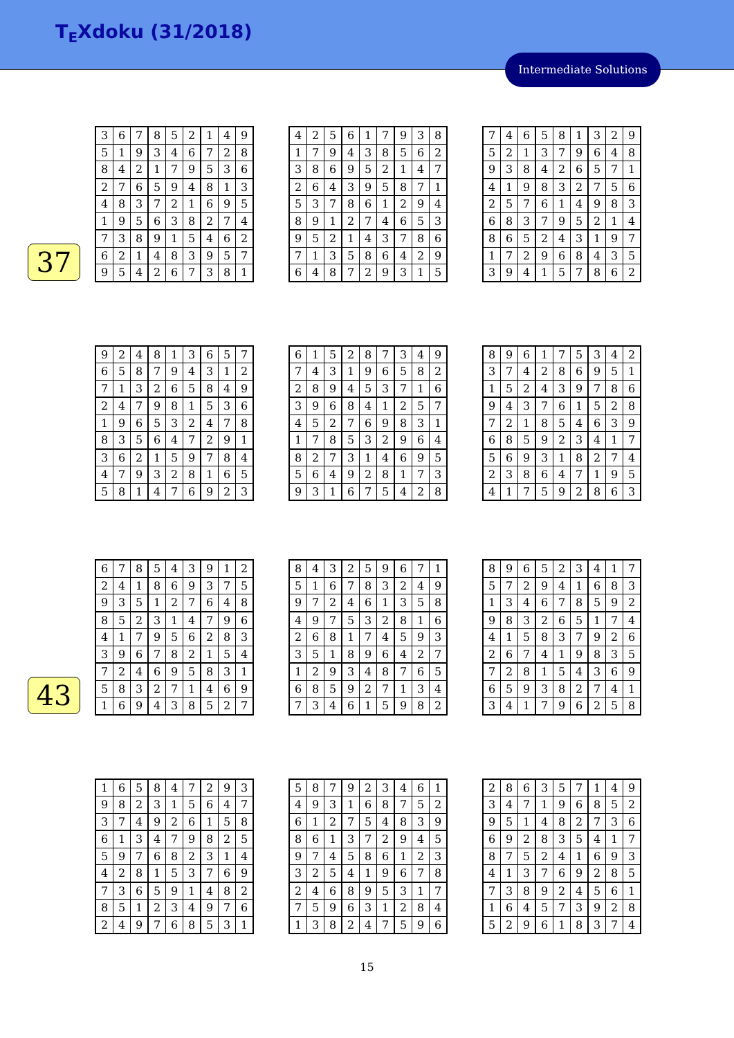T<sub>E</sub>Xdoku (31/2018)
Intermediate Solutions
37
| 3 | 6 | 7 | 8 | 5 | 2 | 1 | 4 | 9 |
| 5 | 1 | 9 | 3 | 4 | 6 | 7 | 2 | 8 |
| 8 | 4 | 2 | 1 | 7 | 9 | 5 | 3 | 6 |
| 2 | 7 | 6 | 5 | 9 | 4 | 8 | 1 | 3 |
| 4 | 8 | 3 | 7 | 2 | 1 | 6 | 9 | 5 |
| 1 | 9 | 5 | 6 | 3 | 8 | 2 | 7 | 4 |
| 7 | 3 | 8 | 9 | 1 | 5 | 4 | 6 | 2 |
| 6 | 2 | 1 | 4 | 8 | 3 | 9 | 5 | 7 |
| 9 | 5 | 4 | 2 | 6 | 7 | 3 | 8 | 1 |
| 4 | 2 | 5 | 6 | 1 | 7 | 9 | 3 | 8 |
| 1 | 7 | 9 | 4 | 3 | 8 | 5 | 6 | 2 |
| 3 | 8 | 6 | 9 | 5 | 2 | 1 | 4 | 7 |
| 2 | 6 | 4 | 3 | 9 | 5 | 8 | 7 | 1 |
| 5 | 3 | 7 | 8 | 6 | 1 | 2 | 9 | 4 |
| 8 | 9 | 1 | 2 | 7 | 4 | 6 | 5 | 3 |
| 9 | 5 | 2 | 1 | 4 | 3 | 7 | 8 | 6 |
| 7 | 1 | 3 | 5 | 8 | 6 | 4 | 2 | 9 |
| 6 | 4 | 8 | 7 | 2 | 9 | 3 | 1 | 5 |
| 7 | 4 | 6 | 5 | 8 | 1 | 3 | 2 | 9 |
| 5 | 2 | 1 | 3 | 7 | 9 | 6 | 4 | 8 |
| 9 | 3 | 8 | 4 | 2 | 6 | 5 | 7 | 1 |
| 4 | 1 | 9 | 8 | 3 | 2 | 7 | 5 | 6 |
| 2 | 5 | 7 | 6 | 1 | 4 | 9 | 8 | 3 |
| 6 | 8 | 3 | 7 | 9 | 5 | 2 | 1 | 4 |
| 8 | 6 | 5 | 2 | 4 | 3 | 1 | 9 | 7 |
| 1 | 7 | 2 | 9 | 6 | 8 | 4 | 3 | 5 |
| 3 | 9 | 4 | 1 | 5 | 7 | 8 | 6 | 2 |
| 9 | 2 | 4 | 8 | 1 | 3 | 6 | 5 | 7 |
| 6 | 5 | 8 | 7 | 9 | 4 | 3 | 1 | 2 |
| 7 | 1 | 3 | 2 | 6 | 5 | 8 | 4 | 9 |
| 2 | 4 | 7 | 9 | 8 | 1 | 5 | 3 | 6 |
| 1 | 9 | 6 | 5 | 3 | 2 | 4 | 7 | 8 |
| 8 | 3 | 5 | 6 | 4 | 7 | 2 | 9 | 1 |
| 3 | 6 | 2 | 1 | 5 | 9 | 7 | 8 | 4 |
| 4 | 7 | 9 | 3 | 2 | 8 | 1 | 6 | 5 |
| 5 | 8 | 1 | 4 | 7 | 6 | 9 | 2 | 3 |
| 6 | 1 | 5 | 2 | 8 | 7 | 3 | 4 | 9 |
| 7 | 4 | 3 | 1 | 9 | 6 | 5 | 8 | 2 |
| 2 | 8 | 9 | 4 | 5 | 3 | 7 | 1 | 6 |
| 3 | 9 | 6 | 8 | 4 | 1 | 2 | 5 | 7 |
| 4 | 5 | 2 | 7 | 6 | 9 | 8 | 3 | 1 |
| 1 | 7 | 8 | 5 | 3 | 2 | 9 | 6 | 4 |
| 8 | 2 | 7 | 3 | 1 | 4 | 6 | 9 | 5 |
| 5 | 6 | 4 | 9 | 2 | 8 | 1 | 7 | 3 |
| 9 | 3 | 1 | 6 | 7 | 5 | 4 | 2 | 8 |
| 8 | 9 | 6 | 1 | 7 | 5 | 3 | 4 | 2 |
| 3 | 7 | 4 | 2 | 8 | 6 | 9 | 5 | 1 |
| 1 | 5 | 2 | 4 | 3 | 9 | 7 | 8 | 6 |
| 9 | 4 | 3 | 7 | 6 | 1 | 5 | 2 | 8 |
| 7 | 2 | 1 | 8 | 5 | 4 | 6 | 3 | 9 |
| 6 | 8 | 5 | 9 | 2 | 3 | 4 | 1 | 7 |
| 5 | 6 | 9 | 3 | 1 | 8 | 2 | 7 | 4 |
| 2 | 3 | 8 | 6 | 4 | 7 | 1 | 9 | 5 |
| 4 | 1 | 7 | 5 | 9 | 2 | 8 | 6 | 3 |
43
| 6 | 7 | 8 | 5 | 4 | 3 | 9 | 1 | 2 |
| 2 | 4 | 1 | 8 | 6 | 9 | 3 | 7 | 5 |
| 9 | 3 | 5 | 1 | 2 | 7 | 6 | 4 | 8 |
| 8 | 5 | 2 | 3 | 1 | 4 | 7 | 9 | 6 |
| 4 | 1 | 7 | 9 | 5 | 6 | 2 | 8 | 3 |
| 3 | 9 | 6 | 7 | 8 | 2 | 1 | 5 | 4 |
| 7 | 2 | 4 | 6 | 9 | 5 | 8 | 3 | 1 |
| 5 | 8 | 3 | 2 | 7 | 1 | 4 | 6 | 9 |
| 1 | 6 | 9 | 4 | 3 | 8 | 5 | 2 | 7 |
| 8 | 4 | 3 | 2 | 5 | 9 | 6 | 7 | 1 |
| 5 | 1 | 6 | 7 | 8 | 3 | 2 | 4 | 9 |
| 9 | 7 | 2 | 4 | 6 | 1 | 3 | 5 | 8 |
| 4 | 9 | 7 | 5 | 3 | 2 | 8 | 1 | 6 |
| 2 | 6 | 8 | 1 | 7 | 4 | 5 | 9 | 3 |
| 3 | 5 | 1 | 8 | 9 | 6 | 4 | 2 | 7 |
| 1 | 2 | 9 | 3 | 4 | 8 | 7 | 6 | 5 |
| 6 | 8 | 5 | 9 | 2 | 7 | 1 | 3 | 4 |
| 7 | 3 | 4 | 6 | 1 | 5 | 9 | 8 | 2 |
| 8 | 9 | 6 | 5 | 2 | 3 | 4 | 1 | 7 |
| 5 | 7 | 2 | 9 | 4 | 1 | 6 | 8 | 3 |
| 1 | 3 | 4 | 6 | 7 | 8 | 5 | 9 | 2 |
| 9 | 8 | 3 | 2 | 6 | 5 | 1 | 7 | 4 |
| 4 | 1 | 5 | 8 | 3 | 7 | 9 | 2 | 6 |
| 2 | 6 | 7 | 4 | 1 | 9 | 8 | 3 | 5 |
| 7 | 2 | 8 | 1 | 5 | 4 | 3 | 6 | 9 |
| 6 | 5 | 9 | 3 | 8 | 2 | 7 | 4 | 1 |
| 3 | 4 | 1 | 7 | 9 | 6 | 2 | 5 | 8 |
| 1 | 6 | 5 | 8 | 4 | 7 | 2 | 9 | 3 |
| 9 | 8 | 2 | 3 | 1 | 5 | 6 | 4 | 7 |
| 3 | 7 | 4 | 9 | 2 | 6 | 1 | 5 | 8 |
| 6 | 1 | 3 | 4 | 7 | 9 | 8 | 2 | 5 |
| 5 | 9 | 7 | 6 | 8 | 2 | 3 | 1 | 4 |
| 4 | 2 | 8 | 1 | 5 | 3 | 7 | 6 | 9 |
| 7 | 3 | 6 | 5 | 9 | 1 | 4 | 8 | 2 |
| 8 | 5 | 1 | 2 | 3 | 4 | 9 | 7 | 6 |
| 2 | 4 | 9 | 7 | 6 | 8 | 5 | 3 | 1 |
| 5 | 8 | 7 | 9 | 2 | 3 | 4 | 6 | 1 |
| 4 | 9 | 3 | 1 | 6 | 8 | 7 | 5 | 2 |
| 6 | 1 | 2 | 7 | 5 | 4 | 8 | 3 | 9 |
| 8 | 6 | 1 | 3 | 7 | 2 | 9 | 4 | 5 |
| 9 | 7 | 4 | 5 | 8 | 6 | 1 | 2 | 3 |
| 3 | 2 | 5 | 4 | 1 | 9 | 6 | 7 | 8 |
| 2 | 4 | 6 | 8 | 9 | 5 | 3 | 1 | 7 |
| 7 | 5 | 9 | 6 | 3 | 1 | 2 | 8 | 4 |
| 1 | 3 | 8 | 2 | 4 | 7 | 5 | 9 | 6 |
| 2 | 8 | 6 | 3 | 5 | 7 | 1 | 4 | 9 |
| 3 | 4 | 7 | 1 | 9 | 6 | 8 | 5 | 2 |
| 9 | 5 | 1 | 4 | 8 | 2 | 7 | 3 | 6 |
| 6 | 9 | 2 | 8 | 3 | 5 | 4 | 1 | 7 |
| 8 | 7 | 5 | 2 | 4 | 1 | 6 | 9 | 3 |
| 4 | 1 | 3 | 7 | 6 | 9 | 2 | 8 | 5 |
| 7 | 3 | 8 | 9 | 2 | 4 | 5 | 6 | 1 |
| 1 | 6 | 4 | 5 | 7 | 3 | 9 | 2 | 8 |
| 5 | 2 | 9 | 6 | 1 | 8 | 3 | 7 | 4 |
15